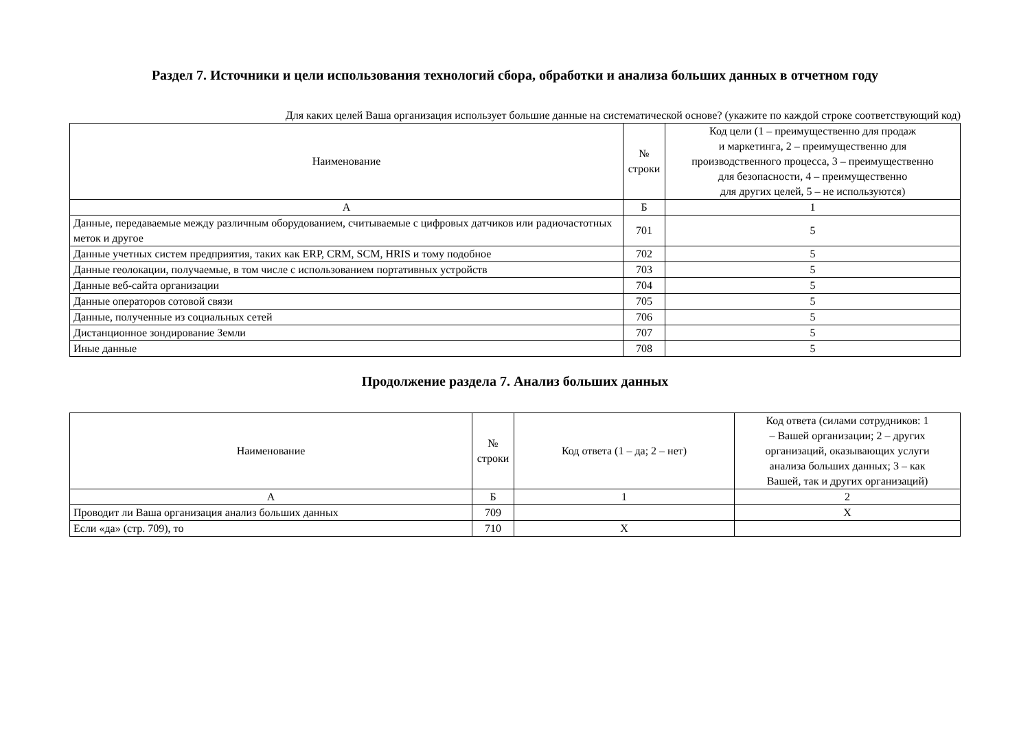Раздел 7. Источники и цели использования технологий сбора, обработки и анализа больших данных в отчетном году
Для каких целей Ваша организация использует большие данные на систематической основе? (укажите по каждой строке соответствующий код)
| Наименование | № строки | Код цели (1 – преимущественно для продаж и маркетинга, 2 – преимущественно для производственного процесса, 3 – преимущественно для безопасности, 4 – преимущественно для других целей, 5 – не используются) |
| --- | --- | --- |
| А | Б | 1 |
| Данные, передаваемые между различным оборудованием, считываемые с цифровых датчиков или радиочастотных меток и другое | 701 | 5 |
| Данные учетных систем предприятия, таких как ERP, CRM, SCM, HRIS и тому подобное | 702 | 5 |
| Данные геолокации, получаемые, в том числе с использованием портативных устройств | 703 | 5 |
| Данные веб-сайта организации | 704 | 5 |
| Данные операторов сотовой связи | 705 | 5 |
| Данные, полученные из социальных сетей | 706 | 5 |
| Дистанционное зондирование Земли | 707 | 5 |
| Иные данные | 708 | 5 |
Продолжение раздела 7. Анализ больших данных
| Наименование | № строки | Код ответа (1 – да; 2 – нет) | Код ответа (силами сотрудников: 1 – Вашей организации; 2 – других организаций, оказывающих услуги анализа больших данных; 3 – как Вашей, так и других организаций) |
| --- | --- | --- | --- |
| А | Б | 1 | 2 |
| Проводит ли Ваша организация анализ больших данных | 709 | | X |
| Если «да» (стр. 709), то | 710 | X | |